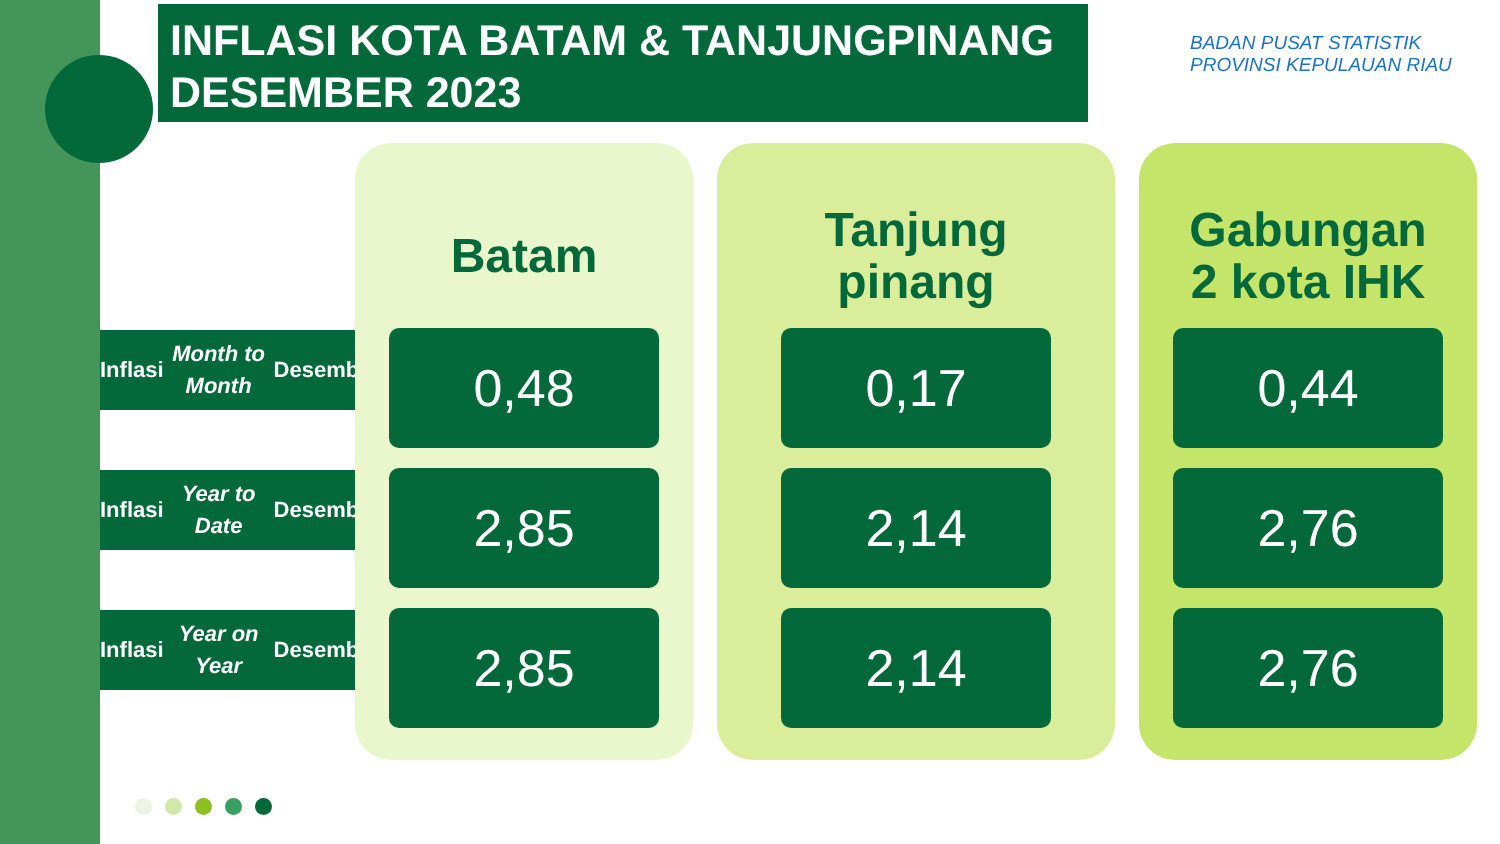INFLASI KOTA BATAM & TANJUNGPINANG
DESEMBER 2023
BADAN PUSAT STATISTIK
PROVINSI KEPULAUAN RIAU
Inflasi Month to Month Desember
Inflasi Year to Date Desember
Inflasi Year on Year Desember
Batam
0,48
2,85
2,85
Tanjung
pinang
0,17
2,14
2,14
Gabungan
2 kota IHK
0,44
2,76
2,76